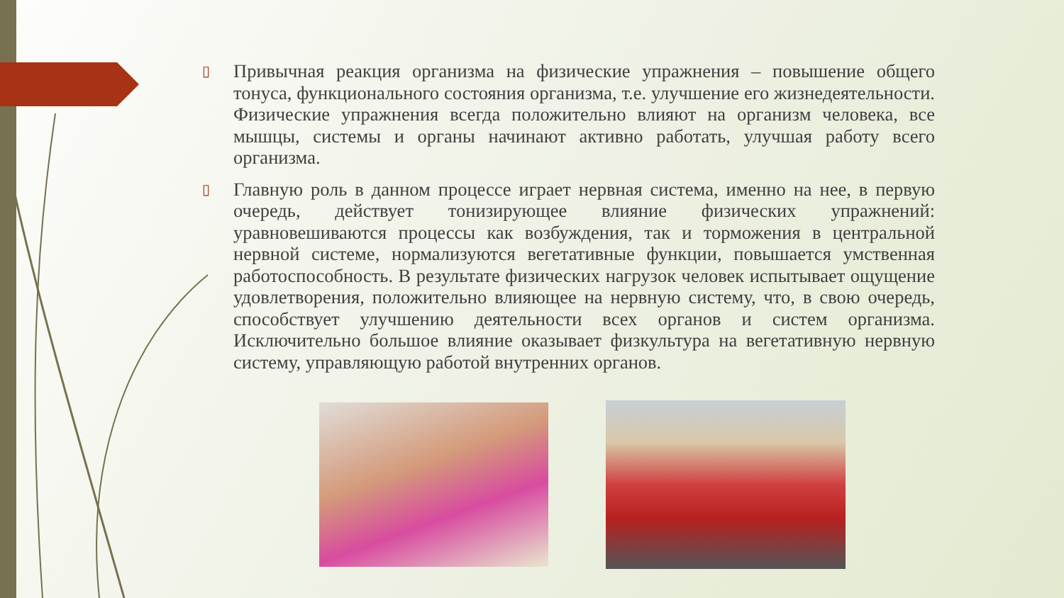▯
Привычная реакция организма на физические упражнения – повышение общего тонуса, функционального состояния организма, т.е. улучшение его жизнедеятельности. Физические упражнения всегда положительно влияют на организм человека, все мышцы, системы и органы начинают активно работать, улучшая работу всего организма.
▯
Главную роль в данном процессе играет нервная система, именно на нее, в первую очередь, действует тонизирующее влияние физических упражнений: уравновешиваются процессы как возбуждения, так и торможения в центральной нервной системе, нормализуются вегетативные функции, повышается умственная работоспособность. В результате физических нагрузок человек испытывает ощущение удовлетворения, положительно влияющее на нервную систему, что, в свою очередь, способствует улучшению деятельности всех органов и систем организма. Исключительно большое влияние оказывает физкультура на вегетативную нервную систему, управляющую работой внутренних органов.